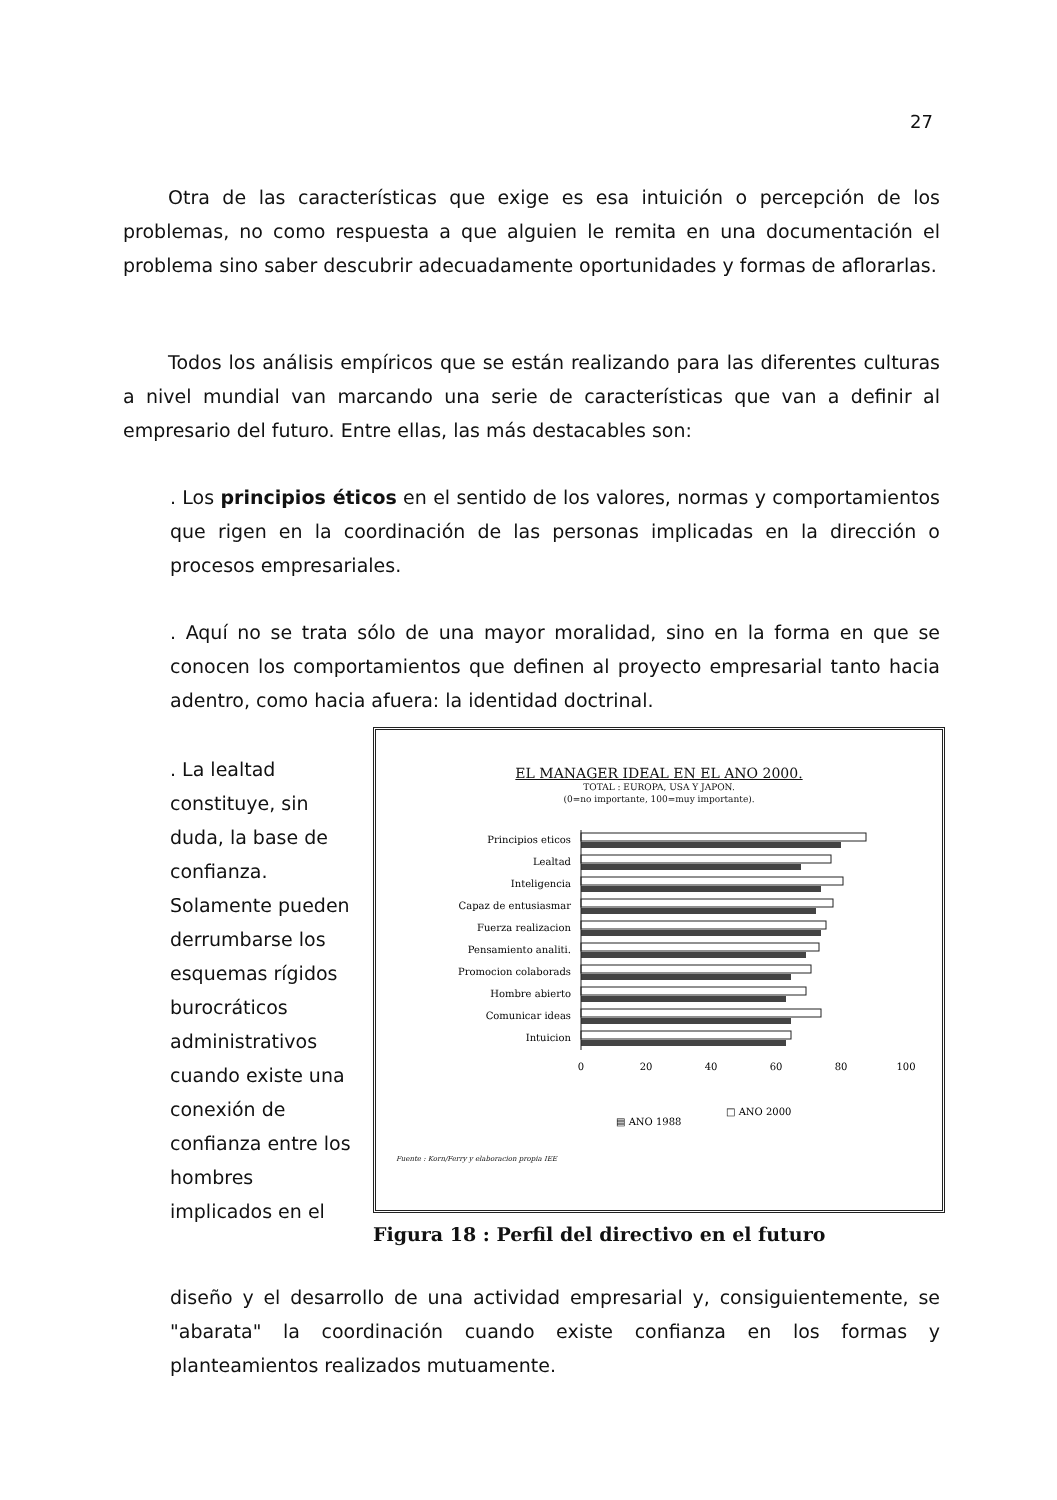27
Otra de las características que exige es esa intuición o percepción de los problemas, no como respuesta a que alguien le remita en una documentación el problema sino saber descubrir adecuadamente oportunidades y formas de aflorarlas.
Todos los análisis empíricos que se están realizando para las diferentes culturas a nivel mundial van marcando una serie de características que van a definir al empresario del futuro. Entre ellas, las más destacables son:
. Los principios éticos en el sentido de los valores, normas y comportamientos que rigen en la coordinación de las personas implicadas en la dirección o procesos empresariales.
. Aquí no se trata sólo de una mayor moralidad, sino en la forma en que se conocen los comportamientos que definen al proyecto empresarial tanto hacia adentro, como hacia afuera: la identidad doctrinal.
. La lealtad constituye, sin duda, la base de confianza. Solamente pueden derrumbarse los esquemas rígidos burocráticos administrativos cuando existe una conexión de confianza entre los hombres implicados en el
EL MANAGER IDEAL EN EL ANO 2000.
TOTAL : EUROPA, USA Y JAPON.
(0=no importante, 100=muy importante).
Principios eticos
Lealtad
Inteligencia
Capaz de entusiasmar
Fuerza realizacion
Pensamiento analiti.
Promocion colaborads
Hombre abierto
Comunicar ideas
Intuicion
0
20
40
60
80
100
▤ ANO 1988
□ ANO 2000
Fuente : Korn/Ferry y elaboracion propia IEE
Figura 18 : Perfil del directivo en el futuro
diseño y el desarrollo de una actividad empresarial y, consiguientemente, se "abarata" la coordinación cuando existe confianza en los formas y planteamientos realizados mutuamente.